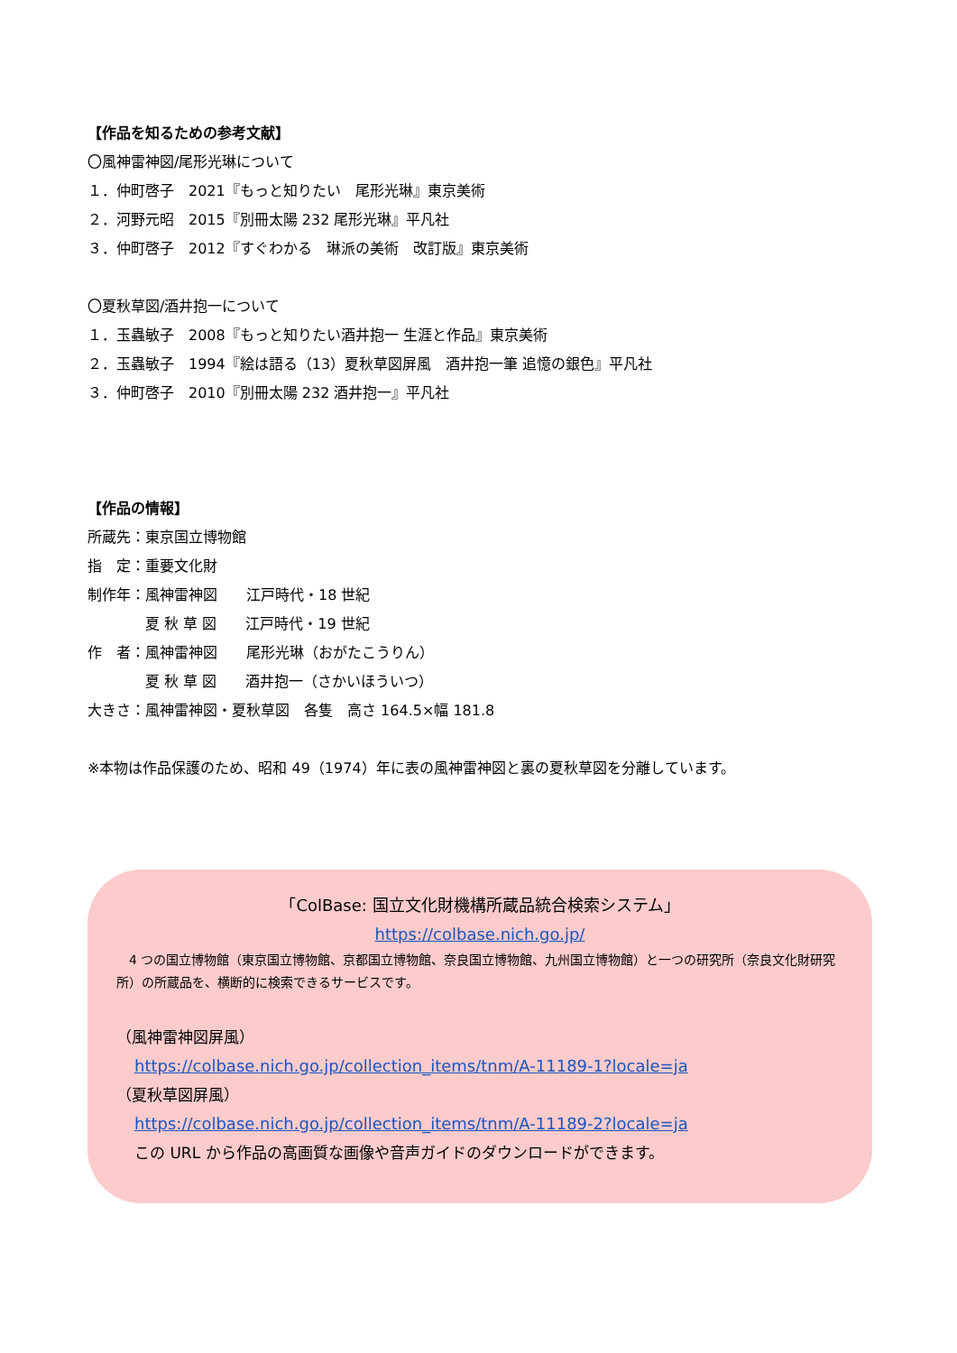【作品を知るための参考文献】
〇風神雷神図/尾形光琳について
１．仲町啓子　2021『もっと知りたい　尾形光琳』東京美術
２．河野元昭　2015『別冊太陽 232 尾形光琳』平凡社
３．仲町啓子　2012『すぐわかる　琳派の美術　改訂版』東京美術
〇夏秋草図/酒井抱一について
１．玉蟲敏子　2008『もっと知りたい酒井抱一 生涯と作品』東京美術
２．玉蟲敏子　1994『絵は語る（13）夏秋草図屏風　酒井抱一筆 追憶の銀色』平凡社
３．仲町啓子　2010『別冊太陽 232 酒井抱一』平凡社
【作品の情報】
所蔵先：東京国立博物館
指　定：重要文化財
制作年：風神雷神図　　江戸時代・18 世紀
　　　　夏 秋 草 図　　江戸時代・19 世紀
作　者：風神雷神図　　尾形光琳（おがたこうりん）
　　　　夏 秋 草 図　　酒井抱一（さかいほういつ）
大きさ：風神雷神図・夏秋草図　各隻　高さ 164.5×幅 181.8
※本物は作品保護のため、昭和 49（1974）年に表の風神雷神図と裏の夏秋草図を分離しています。
「ColBase: 国立文化財機構所蔵品統合検索システム」
https://colbase.nich.go.jp/
　4 つの国立博物館（東京国立博物館、京都国立博物館、奈良国立博物館、九州国立博物館）と一つの研究所（奈良文化財研究所）の所蔵品を、横断的に検索できるサービスです。
（風神雷神図屏風）
https://colbase.nich.go.jp/collection_items/tnm/A-11189-1?locale=ja
（夏秋草図屏風）
https://colbase.nich.go.jp/collection_items/tnm/A-11189-2?locale=ja
この URL から作品の高画質な画像や音声ガイドのダウンロードができます。